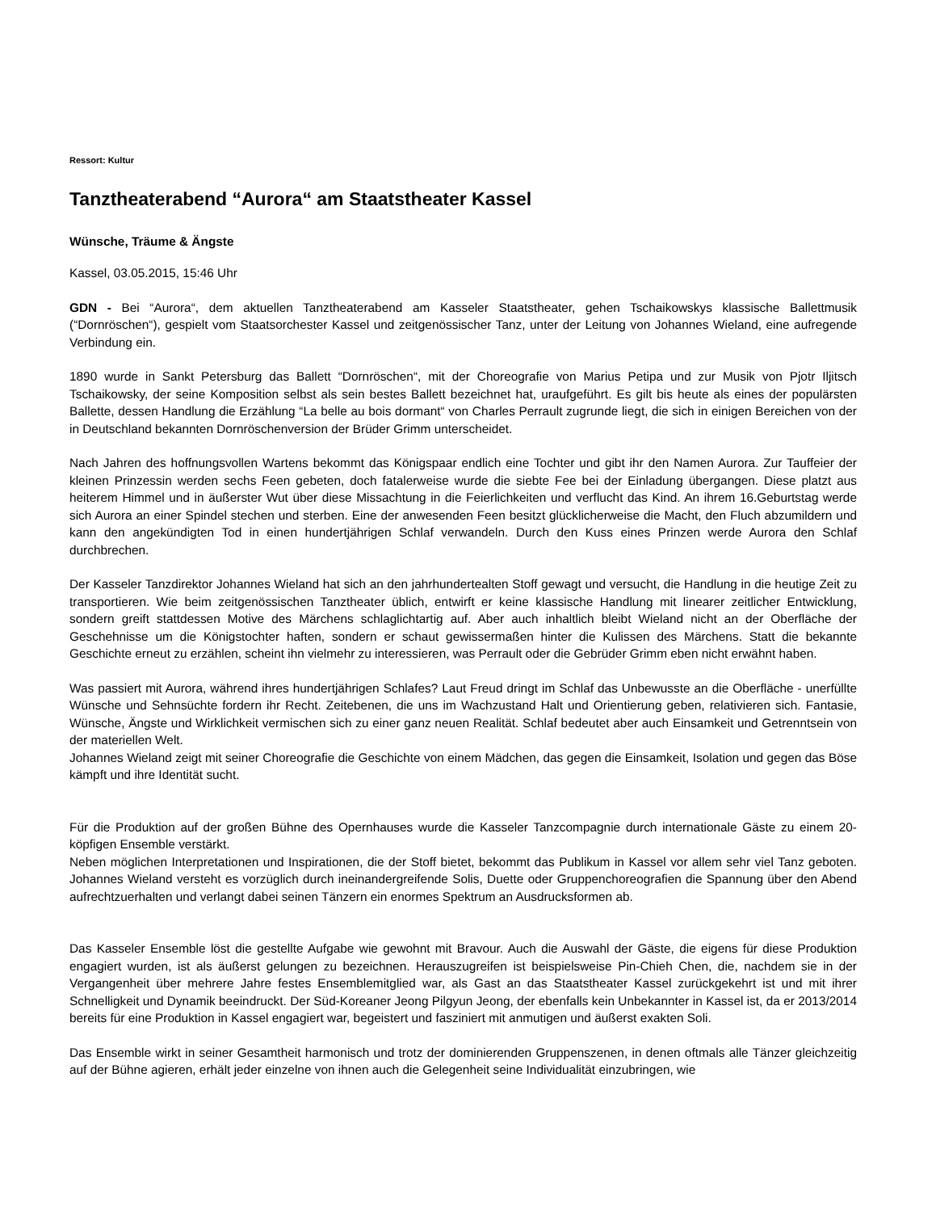Ressort: Kultur
Tanztheaterabend “Aurora“ am Staatstheater Kassel
Wünsche, Träume & Ängste
Kassel, 03.05.2015, 15:46 Uhr
GDN - Bei “Aurora“, dem aktuellen Tanztheaterabend am Kasseler Staatstheater, gehen Tschaikowskys klassische Ballettmusik (“Dornröschen“), gespielt vom Staatsorchester Kassel und zeitgenössischer Tanz, unter der Leitung von Johannes Wieland, eine aufregende Verbindung ein.
1890 wurde in Sankt Petersburg das Ballett “Dornröschen“, mit der Choreografie von Marius Petipa und zur Musik von Pjotr Iljitsch Tschaikowsky, der seine Komposition selbst als sein bestes Ballett bezeichnet hat, uraufgeführt. Es gilt bis heute als eines der populärsten Ballette, dessen Handlung die Erzählung “La belle au bois dormant“ von Charles Perrault zugrunde liegt, die sich in einigen Bereichen von der in Deutschland bekannten Dornröschenversion der Brüder Grimm unterscheidet.
Nach Jahren des hoffnungsvollen Wartens bekommt das Königspaar endlich eine Tochter und gibt ihr den Namen Aurora. Zur Tauffeier der kleinen Prinzessin werden sechs Feen gebeten, doch fatalerweise wurde die siebte Fee bei der Einladung übergangen. Diese platzt aus heiterem Himmel und in äußerster Wut über diese Missachtung in die Feierlichkeiten und verflucht das Kind. An ihrem 16.Geburtstag werde sich Aurora an einer Spindel stechen und sterben. Eine der anwesenden Feen besitzt glücklicherweise die Macht, den Fluch abzumildern und kann den angekündigten Tod in einen hundertjährigen Schlaf verwandeln. Durch den Kuss eines Prinzen werde Aurora den Schlaf durchbrechen.
Der Kasseler Tanzdirektor Johannes Wieland hat sich an den jahrhundertealten Stoff gewagt und versucht, die Handlung in die heutige Zeit zu transportieren. Wie beim zeitgenössischen Tanztheater üblich, entwirft er keine klassische Handlung mit linearer zeitlicher Entwicklung, sondern greift stattdessen Motive des Märchens schlaglichtartig auf. Aber auch inhaltlich bleibt Wieland nicht an der Oberfläche der Geschehnisse um die Königstochter haften, sondern er schaut gewissermaßen hinter die Kulissen des Märchens. Statt die bekannte Geschichte erneut zu erzählen, scheint ihn vielmehr zu interessieren, was Perrault oder die Gebrüder Grimm eben nicht erwähnt haben.
Was passiert mit Aurora, während ihres hundertjährigen Schlafes? Laut Freud dringt im Schlaf das Unbewusste an die Oberfläche - unerfüllte Wünsche und Sehnsüchte fordern ihr Recht. Zeitebenen, die uns im Wachzustand Halt und Orientierung geben, relativieren sich. Fantasie, Wünsche, Ängste und Wirklichkeit vermischen sich zu einer ganz neuen Realität. Schlaf bedeutet aber auch Einsamkeit und Getrenntsein von der materiellen Welt.
Johannes Wieland zeigt mit seiner Choreografie die Geschichte von einem Mädchen, das gegen die Einsamkeit, Isolation und gegen das Böse kämpft und ihre Identität sucht.
Für die Produktion auf der großen Bühne des Opernhauses wurde die Kasseler Tanzcompagnie durch internationale Gäste zu einem 20-köpfigen Ensemble verstärkt.
Neben möglichen Interpretationen und Inspirationen, die der Stoff bietet, bekommt das Publikum in Kassel vor allem sehr viel Tanz geboten. Johannes Wieland versteht es vorzüglich durch ineinandergreifende Solis, Duette oder Gruppenchoreografien die Spannung über den Abend aufrechtzuerhalten und verlangt dabei seinen Tänzern ein enormes Spektrum an Ausdrucksformen ab.
Das Kasseler Ensemble löst die gestellte Aufgabe wie gewohnt mit Bravour. Auch die Auswahl der Gäste, die eigens für diese Produktion engagiert wurden, ist als äußerst gelungen zu bezeichnen. Herauszugreifen ist beispielsweise Pin-Chieh Chen, die, nachdem sie in der Vergangenheit über mehrere Jahre festes Ensemblemitglied war, als Gast an das Staatstheater Kassel zurückgekehrt ist und mit ihrer Schnelligkeit und Dynamik beeindruckt. Der Süd-Koreaner Jeong Pilgyun Jeong, der ebenfalls kein Unbekannter in Kassel ist, da er 2013/2014 bereits für eine Produktion in Kassel engagiert war, begeistert und fasziniert mit anmutigen und äußerst exakten Soli.
Das Ensemble wirkt in seiner Gesamtheit harmonisch und trotz der dominierenden Gruppenszenen, in denen oftmals alle Tänzer gleichzeitig auf der Bühne agieren, erhält jeder einzelne von ihnen auch die Gelegenheit seine Individualität einzubringen, wie